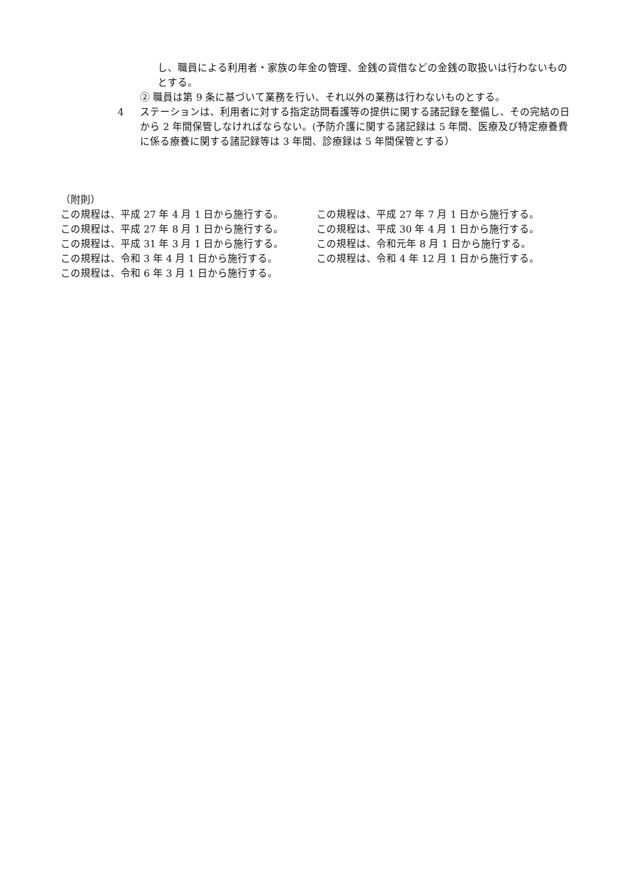し、職員による利用者・家族の年金の管理、金銭の貸借などの金銭の取扱いは行わないものとする。
② 職員は第 9 条に基づいて業務を行い、それ以外の業務は行わないものとする。
4 ステーションは、利用者に対する指定訪問看護等の提供に関する諸記録を整備し、その完結の日から 2 年間保管しなければならない。(予防介護に関する諸記録は 5 年間、医療及び特定療養費に係る療養に関する諸記録等は 3 年間、診療録は 5 年間保管とする）
（附則）
この規程は、平成 27 年 4 月 1 日から施行する。 この規程は、平成 27 年 7 月 1 日から施行する。
この規程は、平成 27 年 8 月 1 日から施行する。 この規程は、平成 30 年 4 月 1 日から施行する。
この規程は、平成 31 年 3 月 1 日から施行する。 この規程は、令和元年 8 月 1 日から施行する。
この規程は、令和 3 年 4 月 1 日から施行する。 この規程は、令和 4 年 12 月 1 日から施行する。
この規程は、令和 6 年 3 月 1 日から施行する。